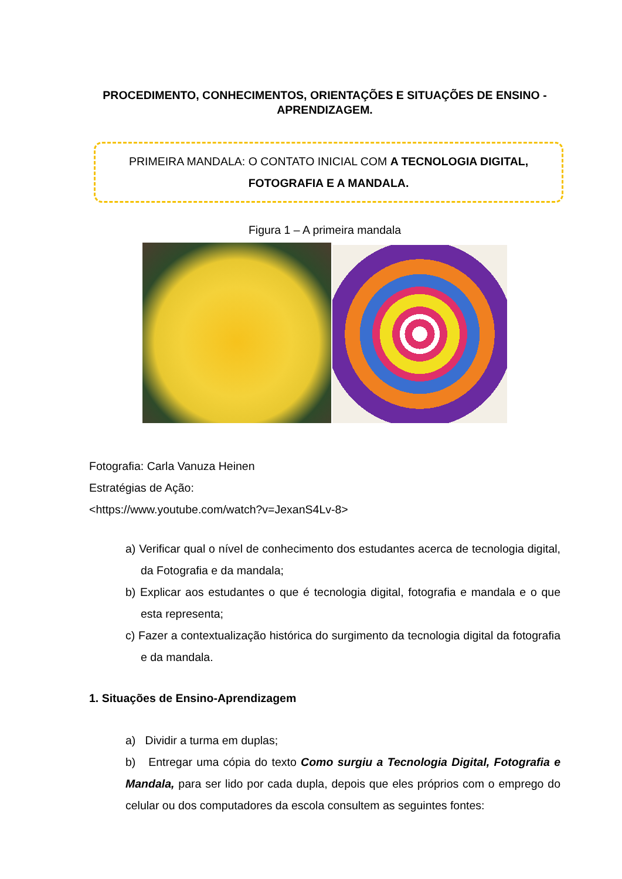PROCEDIMENTO, CONHECIMENTOS, ORIENTAÇÕES E SITUAÇÕES DE ENSINO - APRENDIZAGEM.
PRIMEIRA MANDALA: O CONTATO INICIAL COM A TECNOLOGIA DIGITAL, FOTOGRAFIA E A MANDALA.
Figura 1 – A primeira mandala
Fotografia: Carla Vanuza Heinen
Estratégias de Ação:
<https://www.youtube.com/watch?v=JexanS4Lv-8>
a) Verificar qual o nível de conhecimento dos estudantes acerca de tecnologia digital, da Fotografia e da mandala;
b) Explicar aos estudantes o que é tecnologia digital, fotografia e mandala e o que esta representa;
c) Fazer a contextualização histórica do surgimento da tecnologia digital da fotografia e da mandala.
1. Situações de Ensino-Aprendizagem
a) Dividir a turma em duplas;
b) Entregar uma cópia do texto Como surgiu a Tecnologia Digital, Fotografia e Mandala, para ser lido por cada dupla, depois que eles próprios com o emprego do celular ou dos computadores da escola consultem as seguintes fontes: